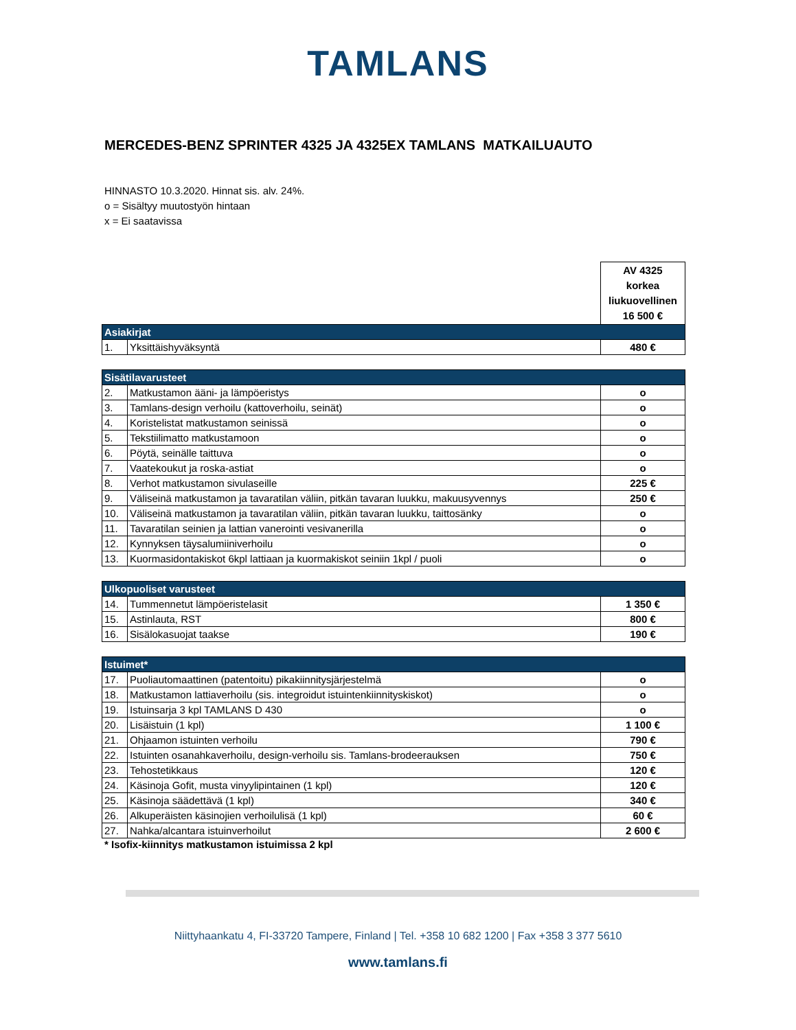TAMLANS
MERCEDES-BENZ SPRINTER 4325 JA 4325EX TAMLANS MATKAILUAUTO
HINNASTO 10.3.2020. Hinnat sis. alv. 24%.
o = Sisältyy muutostyön hintaan
x = Ei saatavissa
| | | AV 4325 korkea liukuovellinen 16 500 € |
| Asiakirjat | | |
| 1. | Yksittäishyväksyntä | 480 € |
| Sisätilavarusteet | | |
| 2. | Matkustamon ääni- ja lämpöeristys | o |
| 3. | Tamlans-design verhoilu (kattoverhoilu, seinät) | o |
| 4. | Koristelistat matkustamon seinissä | o |
| 5. | Tekstiilimatto matkustamoon | o |
| 6. | Pöytä, seinälle taittuva | o |
| 7. | Vaatekoukut ja roska-astiat | o |
| 8. | Verhot matkustamon sivulaseille | 225 € |
| 9. | Väliseinä matkustamon ja tavaratilan väliin, pitkän tavaran luukku, makuusyvennys | 250 € |
| 10. | Väliseinä matkustamon ja tavaratilan väliin, pitkän tavaran luukku, taittosänky | o |
| 11. | Tavaratilan seinien ja lattian vanerointi vesivanerilla | o |
| 12. | Kynnyksen täysalumiiniverhoilu | o |
| 13. | Kuormasidontakiskot 6kpl lattiaan ja kuormakiskot seiniin 1kpl / puoli | o |
| Ulkopuoliset varusteet | | |
| 14. | Tummennetut lämpöeristelasit | 1 350 € |
| 15. | Astinlauta, RST | 800 € |
| 16. | Sisälokasuojat taakse | 190 € |
| Istuimet* | | |
| 17. | Puoliautomaattinen (patentoitu) pikakiinnitysjärjestelmä | o |
| 18. | Matkustamon lattiaverhoilu (sis. integroidut istuintenkiinnityskiskot) | o |
| 19. | Istuinsarja 3 kpl TAMLANS D 430 | o |
| 20. | Lisäistuin (1 kpl) | 1 100 € |
| 21. | Ohjaamon istuinten verhoilu | 790 € |
| 22. | Istuinten osanahkaverhoilu, design-verhoilu sis. Tamlans-brodeerauksen | 750 € |
| 23. | Tehostetikkaus | 120 € |
| 24. | Käsinoja Gofit, musta vinyylipintainen (1 kpl) | 120 € |
| 25. | Käsinoja säädettävä (1 kpl) | 340 € |
| 26. | Alkuperäisten käsinojien verhoilulisä (1 kpl) | 60 € |
| 27. | Nahka/alcantara istuinverhoilut | 2 600 € |
* Isofix-kiinnitys matkustamon istuimissa 2 kpl
Niittyhaankatu 4, FI-33720 Tampere, Finland | Tel. +358 10 682 1200 | Fax +358 3 377 5610
www.tamlans.fi